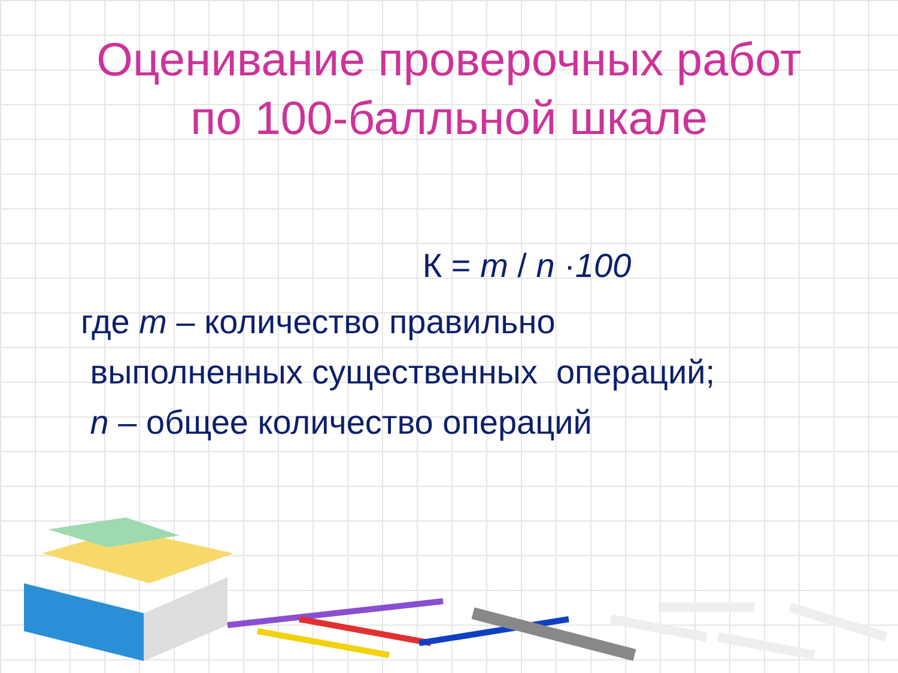Оценивание проверочных работ
по 100-балльной шкале
К = m / n ·100
где m – количество правильно
выполненных существенных операций;
n – общее количество операций